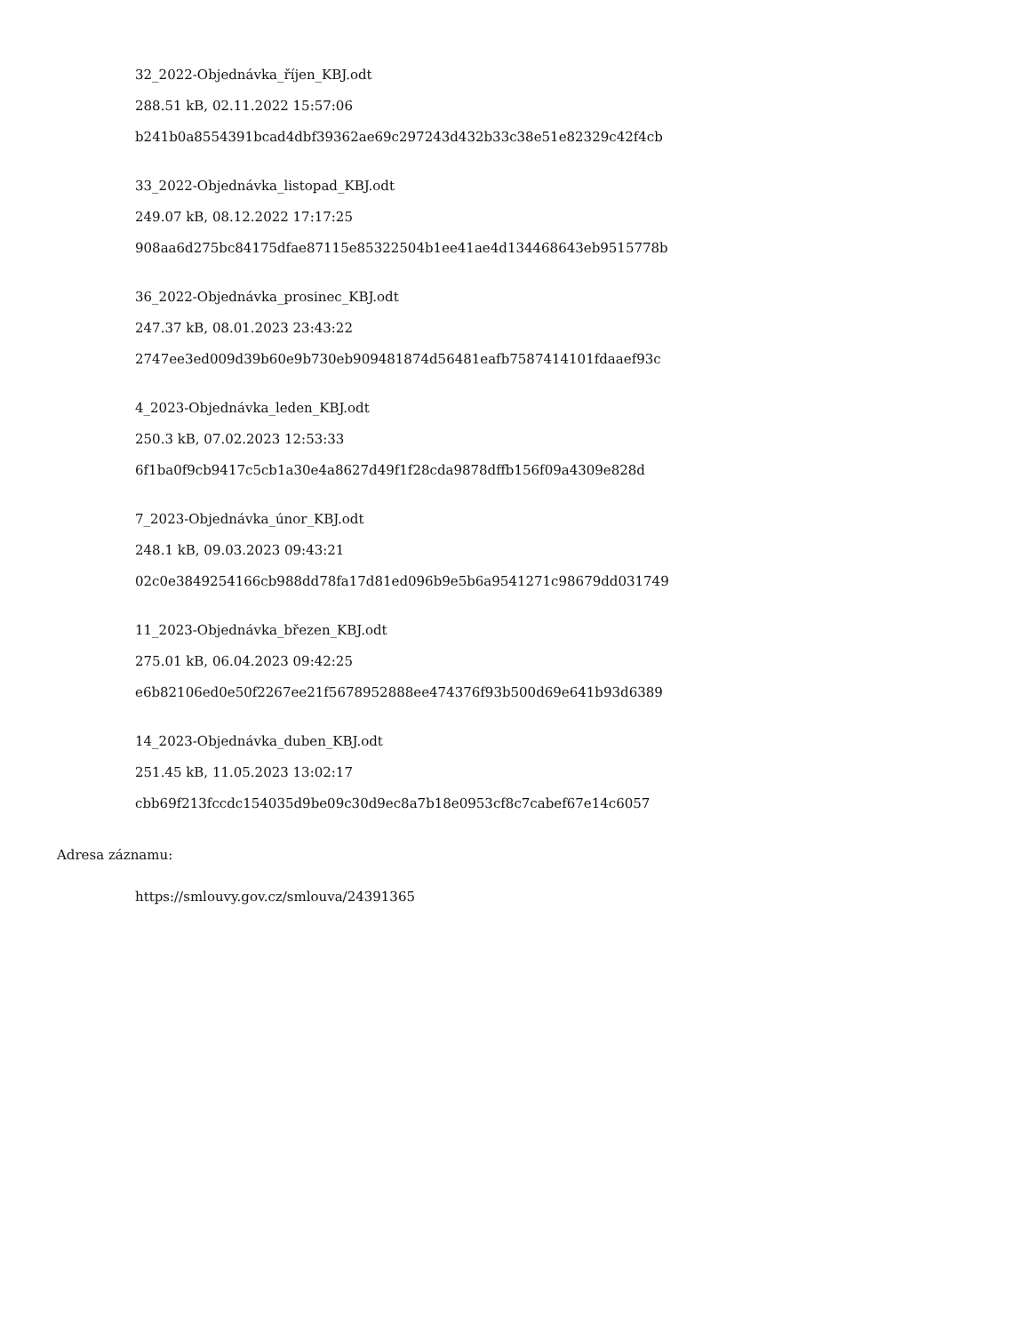32_2022-Objednávka_říjen_KBJ.odt
288.51 kB, 02.11.2022 15:57:06
b241b0a8554391bcad4dbf39362ae69c297243d432b33c38e51e82329c42f4cb
33_2022-Objednávka_listopad_KBJ.odt
249.07 kB, 08.12.2022 17:17:25
908aa6d275bc84175dfae87115e85322504b1ee41ae4d134468643eb9515778b
36_2022-Objednávka_prosinec_KBJ.odt
247.37 kB, 08.01.2023 23:43:22
2747ee3ed009d39b60e9b730eb909481874d56481eafb7587414101fdaaef93c
4_2023-Objednávka_leden_KBJ.odt
250.3 kB, 07.02.2023 12:53:33
6f1ba0f9cb9417c5cb1a30e4a8627d49f1f28cda9878dffb156f09a4309e828d
7_2023-Objednávka_únor_KBJ.odt
248.1 kB, 09.03.2023 09:43:21
02c0e3849254166cb988dd78fa17d81ed096b9e5b6a9541271c98679dd031749
11_2023-Objednávka_březen_KBJ.odt
275.01 kB, 06.04.2023 09:42:25
e6b82106ed0e50f2267ee21f5678952888ee474376f93b500d69e641b93d6389
14_2023-Objednávka_duben_KBJ.odt
251.45 kB, 11.05.2023 13:02:17
cbb69f213fccdc154035d9be09c30d9ec8a7b18e0953cf8c7cabef67e14c6057
Adresa záznamu:
https://smlouvy.gov.cz/smlouva/24391365